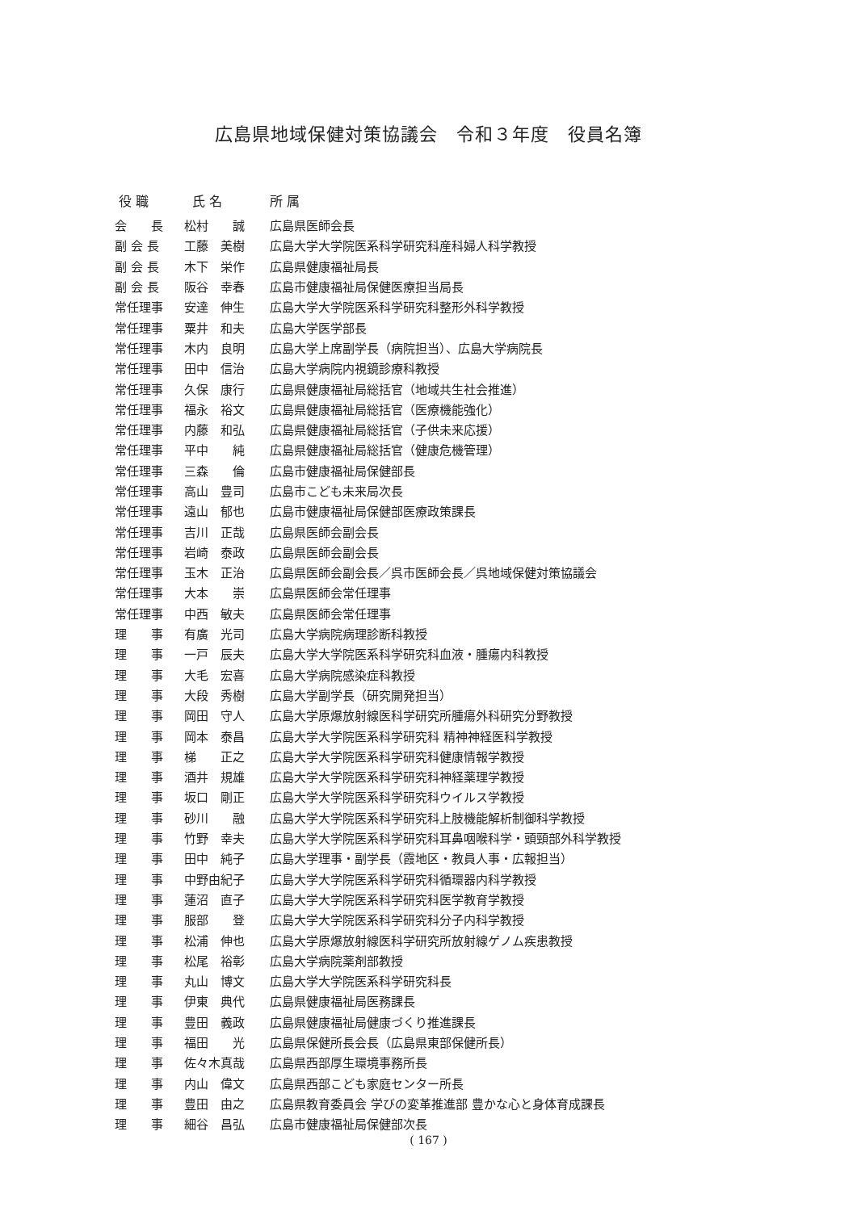広島県地域保健対策協議会　令和３年度　役員名簿
| 役 職 | 氏 名 | 所 属 |
| --- | --- | --- |
| 会 長 | 松村 誠 | 広島県医師会長 |
| 副 会 長 | 工藤 美樹 | 広島大学大学院医系科学研究科産科婦人科学教授 |
| 副 会 長 | 木下 栄作 | 広島県健康福祉局長 |
| 副 会 長 | 阪谷 幸春 | 広島市健康福祉局保健医療担当局長 |
| 常任理事 | 安達 伸生 | 広島大学大学院医系科学研究科整形外科学教授 |
| 常任理事 | 粟井 和夫 | 広島大学医学部長 |
| 常任理事 | 木内 良明 | 広島大学上席副学長（病院担当）、広島大学病院長 |
| 常任理事 | 田中 信治 | 広島大学病院内視鏡診療科教授 |
| 常任理事 | 久保 康行 | 広島県健康福祉局総括官（地域共生社会推進） |
| 常任理事 | 福永 裕文 | 広島県健康福祉局総括官（医療機能強化） |
| 常任理事 | 内藤 和弘 | 広島県健康福祉局総括官（子供未来応援） |
| 常任理事 | 平中 純 | 広島県健康福祉局総括官（健康危機管理） |
| 常任理事 | 三森 倫 | 広島市健康福祉局保健部長 |
| 常任理事 | 高山 豊司 | 広島市こども未来局次長 |
| 常任理事 | 遠山 郁也 | 広島市健康福祉局保健部医療政策課長 |
| 常任理事 | 吉川 正哉 | 広島県医師会副会長 |
| 常任理事 | 岩崎 泰政 | 広島県医師会副会長 |
| 常任理事 | 玉木 正治 | 広島県医師会副会長／呉市医師会長／呉地域保健対策協議会 |
| 常任理事 | 大本 崇 | 広島県医師会常任理事 |
| 常任理事 | 中西 敏夫 | 広島県医師会常任理事 |
| 理 事 | 有廣 光司 | 広島大学病院病理診断科教授 |
| 理 事 | 一戸 辰夫 | 広島大学大学院医系科学研究科血液・腫瘍内科教授 |
| 理 事 | 大毛 宏喜 | 広島大学病院感染症科教授 |
| 理 事 | 大段 秀樹 | 広島大学副学長（研究開発担当） |
| 理 事 | 岡田 守人 | 広島大学原爆放射線医科学研究所腫瘍外科研究分野教授 |
| 理 事 | 岡本 泰昌 | 広島大学大学院医系科学研究科 精神神経医科学教授 |
| 理 事 | 梯 正之 | 広島大学大学院医系科学研究科健康情報学教授 |
| 理 事 | 酒井 規雄 | 広島大学大学院医系科学研究科神経薬理学教授 |
| 理 事 | 坂口 剛正 | 広島大学大学院医系科学研究科ウイルス学教授 |
| 理 事 | 砂川 融 | 広島大学大学院医系科学研究科上肢機能解析制御科学教授 |
| 理 事 | 竹野 幸夫 | 広島大学大学院医系科学研究科耳鼻咽喉科学・頭頸部外科学教授 |
| 理 事 | 田中 純子 | 広島大学理事・副学長（霞地区・教員人事・広報担当） |
| 理 事 | 中野由紀子 | 広島大学大学院医系科学研究科循環器内科学教授 |
| 理 事 | 蓮沼 直子 | 広島大学大学院医系科学研究科医学教育学教授 |
| 理 事 | 服部 登 | 広島大学大学院医系科学研究科分子内科学教授 |
| 理 事 | 松浦 伸也 | 広島大学原爆放射線医科学研究所放射線ゲノム疾患教授 |
| 理 事 | 松尾 裕彰 | 広島大学病院薬剤部教授 |
| 理 事 | 丸山 博文 | 広島大学大学院医系科学研究科長 |
| 理 事 | 伊東 典代 | 広島県健康福祉局医務課長 |
| 理 事 | 豊田 義政 | 広島県健康福祉局健康づくり推進課長 |
| 理 事 | 福田 光 | 広島県保健所長会長（広島県東部保健所長） |
| 理 事 | 佐々木真哉 | 広島県西部厚生環境事務所長 |
| 理 事 | 内山 偉文 | 広島県西部こども家庭センター所長 |
| 理 事 | 豊田 由之 | 広島県教育委員会 学びの変革推進部 豊かな心と身体育成課長 |
| 理 事 | 細谷 昌弘 | 広島市健康福祉局保健部次長 |
( 167 )